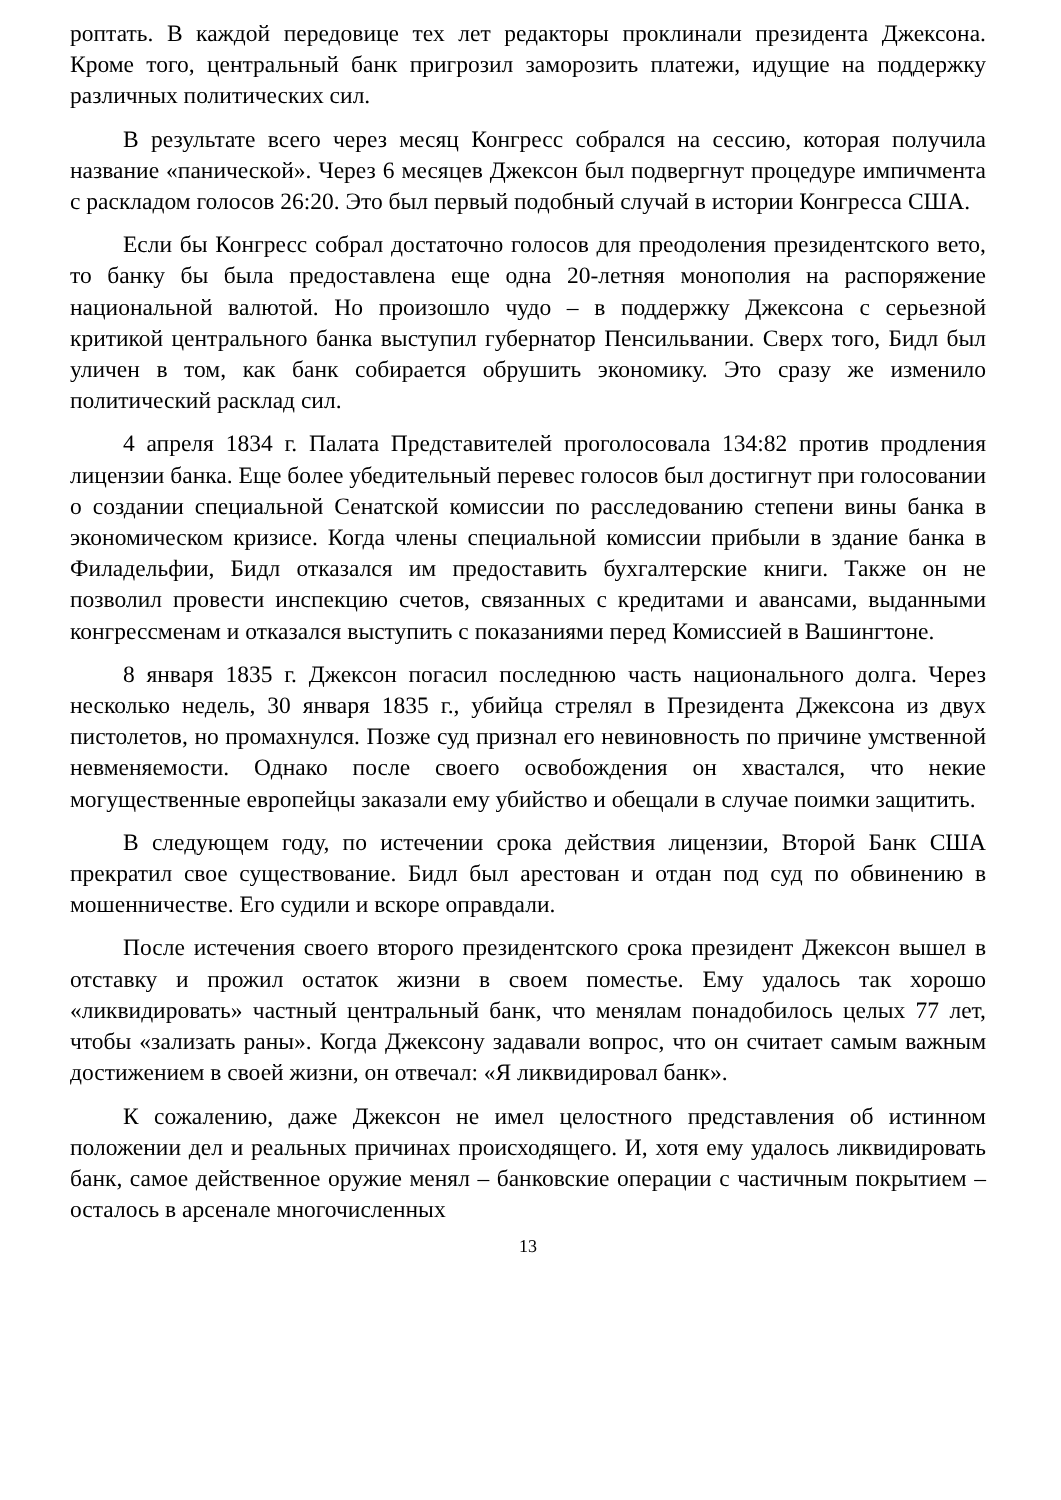роптать. В каждой передовице тех лет редакторы проклинали президента Джексона. Кроме того, центральный банк пригрозил заморозить платежи, идущие на поддержку различных политических сил.
В результате всего через месяц Конгресс собрался на сессию, которая получила название «панической». Через 6 месяцев Джексон был подвергнут процедуре импичмента с раскладом голосов 26:20. Это был первый подобный случай в истории Конгресса США.
Если бы Конгресс собрал достаточно голосов для преодоления президентского вето, то банку бы была предоставлена еще одна 20-летняя монополия на распоряжение национальной валютой. Но произошло чудо – в поддержку Джексона с серьезной критикой центрального банка выступил губернатор Пенсильвании. Сверх того, Бидл был уличен в том, как банк собирается обрушить экономику. Это сразу же изменило политический расклад сил.
4 апреля 1834 г. Палата Представителей проголосовала 134:82 против продления лицензии банка. Еще более убедительный перевес голосов был достигнут при голосовании о создании специальной Сенатской комиссии по расследованию степени вины банка в экономическом кризисе. Когда члены специальной комиссии прибыли в здание банка в Филадельфии, Бидл отказался им предоставить бухгалтерские книги. Также он не позволил провести инспекцию счетов, связанных с кредитами и авансами, выданными конгрессменам и отказался выступить с показаниями перед Комиссией в Вашингтоне.
8 января 1835 г. Джексон погасил последнюю часть национального долга. Через несколько недель, 30 января 1835 г., убийца стрелял в Президента Джексона из двух пистолетов, но промахнулся. Позже суд признал его невиновность по причине умственной невменяемости. Однако после своего освобождения он хвастался, что некие могущественные европейцы заказали ему убийство и обещали в случае поимки защитить.
В следующем году, по истечении срока действия лицензии, Второй Банк США прекратил свое существование. Бидл был арестован и отдан под суд по обвинению в мошенничестве. Его судили и вскоре оправдали.
После истечения своего второго президентского срока президент Джексон вышел в отставку и прожил остаток жизни в своем поместье. Ему удалось так хорошо «ликвидировать» частный центральный банк, что менялам понадобилось целых 77 лет, чтобы «зализать раны». Когда Джексону задавали вопрос, что он считает самым важным достижением в своей жизни, он отвечал: «Я ликвидировал банк».
К сожалению, даже Джексон не имел целостного представления об истинном положении дел и реальных причинах происходящего. И, хотя ему удалось ликвидировать банк, самое действенное оружие менял – банковские операции с частичным покрытием – осталось в арсенале многочисленных
13